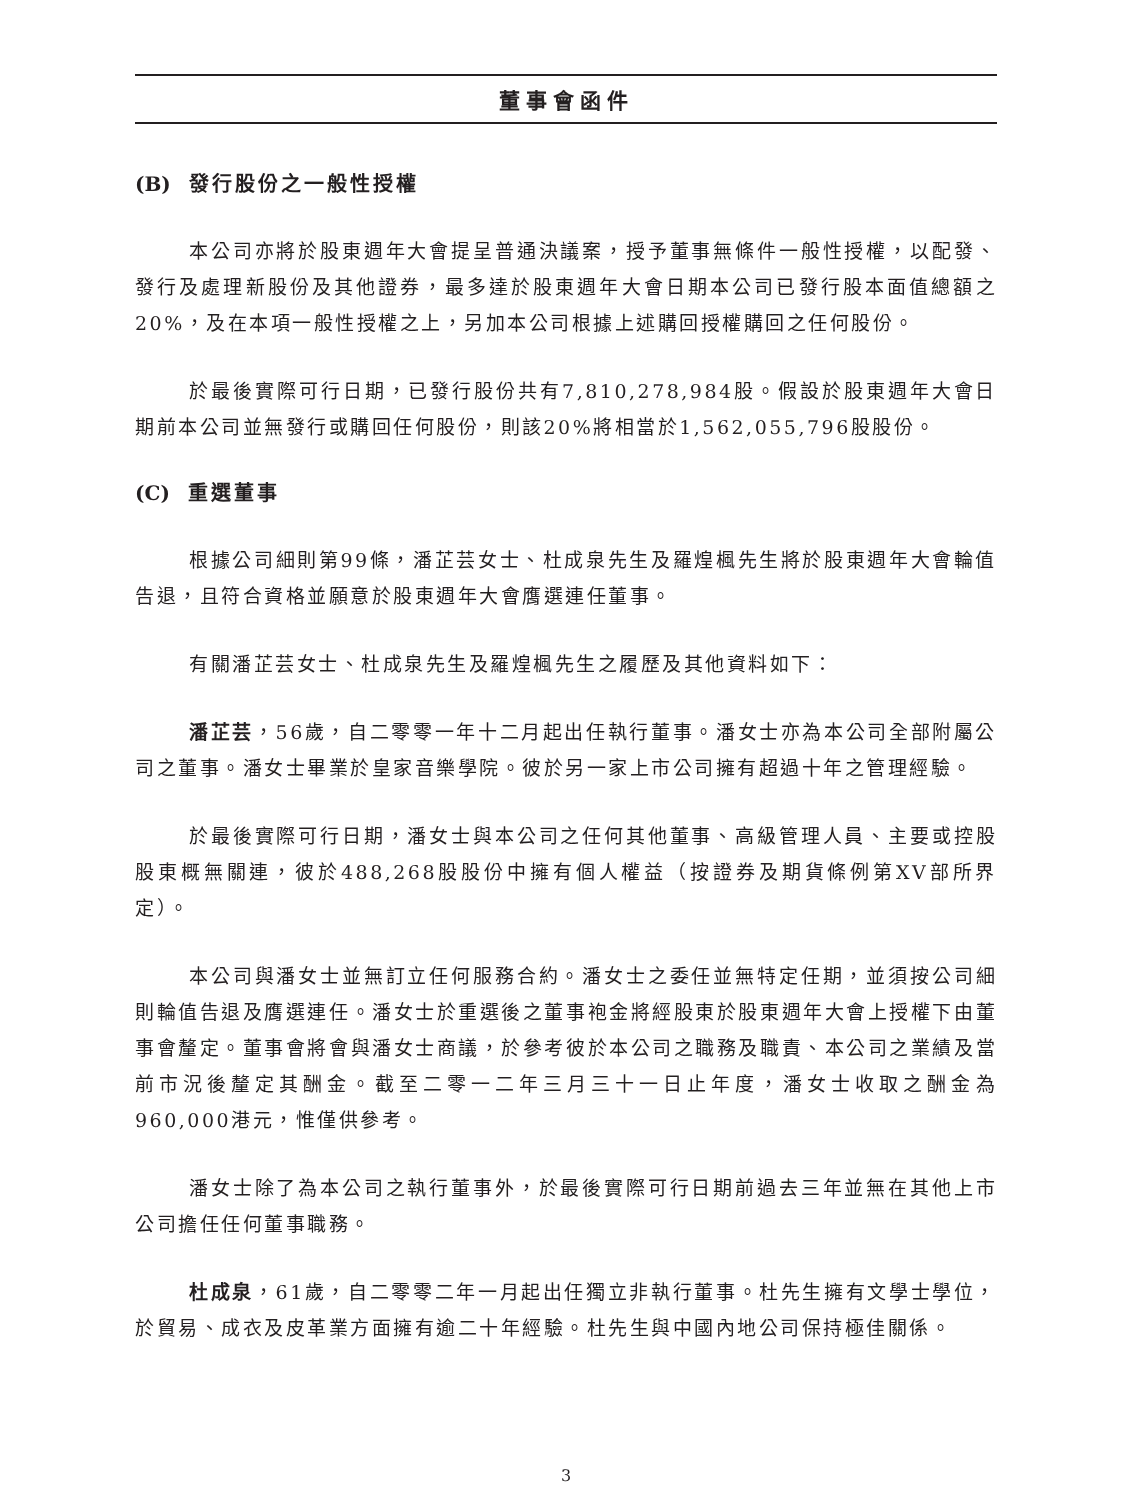董事會函件
(B) 發行股份之一般性授權
本公司亦將於股東週年大會提呈普通決議案，授予董事無條件一般性授權，以配發、發行及處理新股份及其他證券，最多達於股東週年大會日期本公司已發行股本面值總額之20%，及在本項一般性授權之上，另加本公司根據上述購回授權購回之任何股份。
於最後實際可行日期，已發行股份共有7,810,278,984股。假設於股東週年大會日期前本公司並無發行或購回任何股份，則該20%將相當於1,562,055,796股股份。
(C) 重選董事
根據公司細則第99條，潘芷芸女士、杜成泉先生及羅煌楓先生將於股東週年大會輪值告退，且符合資格並願意於股東週年大會膺選連任董事。
有關潘芷芸女士、杜成泉先生及羅煌楓先生之履歷及其他資料如下：
潘芷芸，56歲，自二零零一年十二月起出任執行董事。潘女士亦為本公司全部附屬公司之董事。潘女士畢業於皇家音樂學院。彼於另一家上市公司擁有超過十年之管理經驗。
於最後實際可行日期，潘女士與本公司之任何其他董事、高級管理人員、主要或控股股東概無關連，彼於488,268股股份中擁有個人權益（按證券及期貨條例第XV部所界定）。
本公司與潘女士並無訂立任何服務合約。潘女士之委任並無特定任期，並須按公司細則輪值告退及膺選連任。潘女士於重選後之董事袍金將經股東於股東週年大會上授權下由董事會釐定。董事會將會與潘女士商議，於參考彼於本公司之職務及職責、本公司之業績及當前市況後釐定其酬金。截至二零一二年三月三十一日止年度，潘女士收取之酬金為960,000港元，惟僅供參考。
潘女士除了為本公司之執行董事外，於最後實際可行日期前過去三年並無在其他上市公司擔任任何董事職務。
杜成泉，61歲，自二零零二年一月起出任獨立非執行董事。杜先生擁有文學士學位，於貿易、成衣及皮革業方面擁有逾二十年經驗。杜先生與中國內地公司保持極佳關係。
3